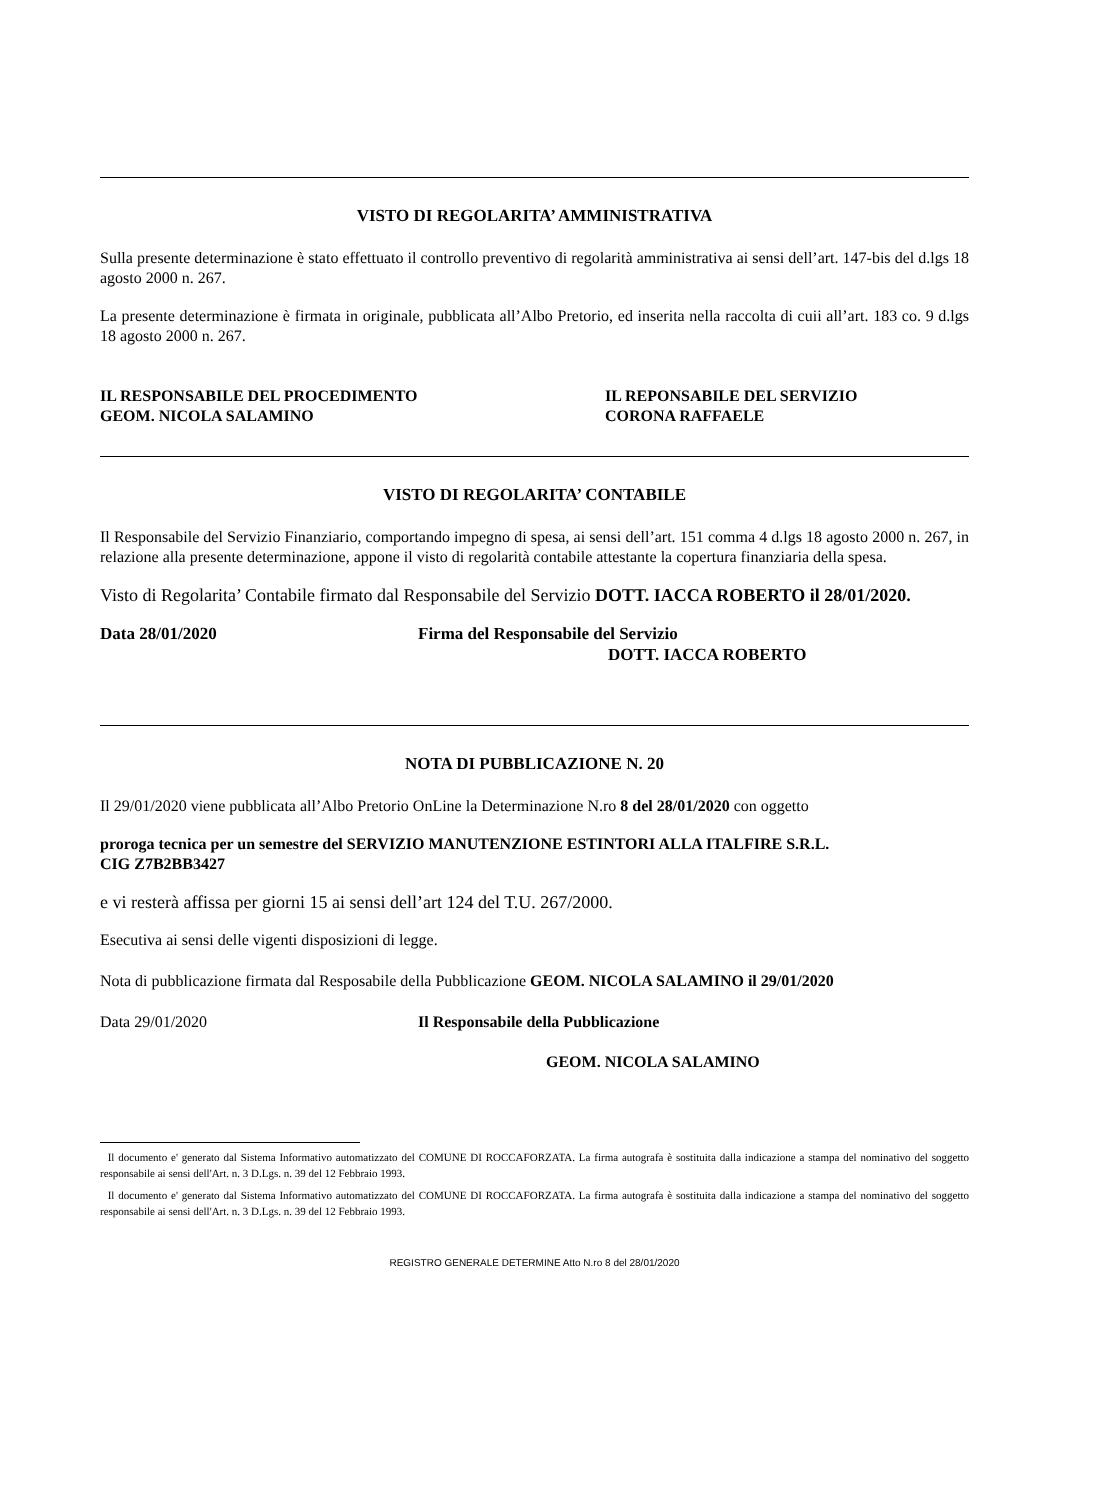VISTO DI REGOLARITA’ AMMINISTRATIVA
Sulla presente determinazione è stato effettuato il controllo preventivo di regolarità amministrativa ai sensi dell’art. 147-bis del d.lgs 18 agosto 2000 n. 267.
La presente determinazione è firmata in originale, pubblicata all’Albo Pretorio, ed inserita nella raccolta di cuii all’art. 183 co. 9 d.lgs 18 agosto 2000 n. 267.
IL RESPONSABILE DEL PROCEDIMENTO
GEOM. NICOLA SALAMINO
IL REPONSABILE DEL SERVIZIO
CORONA RAFFAELE
VISTO DI REGOLARITA’ CONTABILE
Il Responsabile del Servizio Finanziario, comportando impegno di spesa, ai sensi dell’art. 151 comma 4 d.lgs 18 agosto 2000 n. 267, in relazione alla presente determinazione, appone il visto di regolarità contabile attestante la copertura finanziaria della spesa.
Visto di Regolarita’ Contabile firmato dal Responsabile del Servizio DOTT. IACCA ROBERTO il 28/01/2020.
Data 28/01/2020 Firma del Responsabile del Servizio
DOTT. IACCA ROBERTO
NOTA DI PUBBLICAZIONE N. 20
Il 29/01/2020 viene pubblicata all’Albo Pretorio OnLine la Determinazione N.ro 8 del 28/01/2020 con oggetto
proroga tecnica per un semestre del SERVIZIO MANUTENZIONE ESTINTORI ALLA ITALFIRE S.R.L.
CIG Z7B2BB3427
e vi resterà affissa per giorni 15 ai sensi dell’art 124 del T.U. 267/2000.
Esecutiva ai sensi delle vigenti disposizioni di legge.
Nota di pubblicazione firmata dal Resposabile della Pubblicazione GEOM. NICOLA SALAMINO il 29/01/2020
Data 29/01/2020 Il Responsabile della Pubblicazione
GEOM. NICOLA SALAMINO
Il documento e' generato dal Sistema Informativo automatizzato del COMUNE DI ROCCAFORZATA. La firma autografa è sostituita dalla indicazione a stampa del nominativo del soggetto responsabile ai sensi dell'Art. n. 3 D.Lgs. n. 39 del 12 Febbraio 1993.
Il documento e' generato dal Sistema Informativo automatizzato del COMUNE DI ROCCAFORZATA. La firma autografa è sostituita dalla indicazione a stampa del nominativo del soggetto responsabile ai sensi dell'Art. n. 3 D.Lgs. n. 39 del 12 Febbraio 1993.
REGISTRO GENERALE DETERMINE Atto N.ro 8 del 28/01/2020